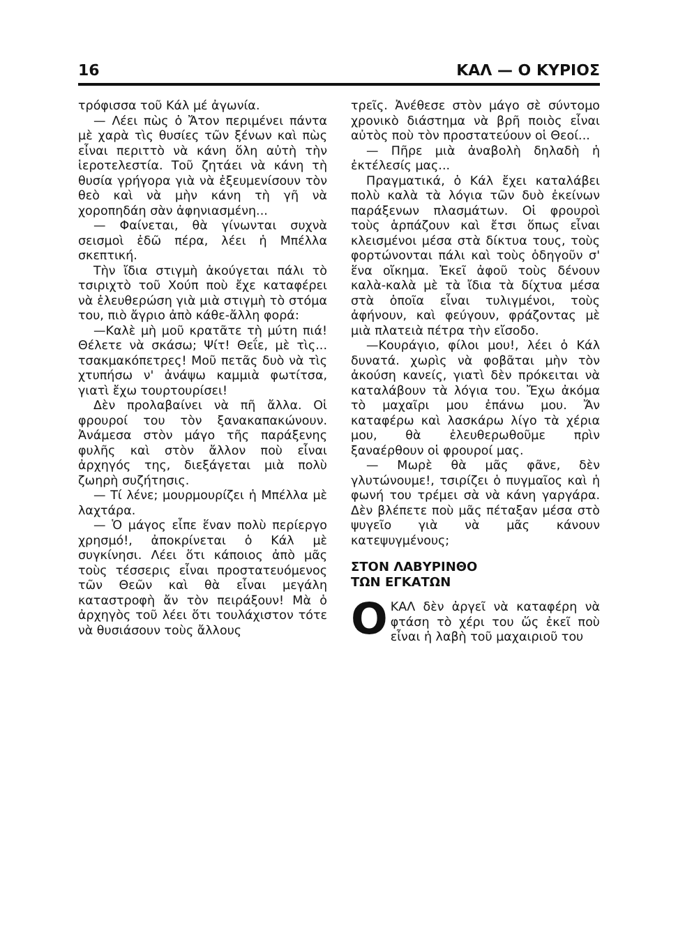16 ΚΑΛ — Ο ΚΥΡΙΟΣ
τρόφισσα τοῦ Κάλ μέ ἀγωνία.
— Λέει πὼς ὁ Ἄτον περιμένει πάντα μὲ χαρὰ τὶς θυσίες τῶν ξένων καὶ πὼς εἶναι περιττὸ νὰ κάνη ὅλη αὐτὴ τὴν ἱεροτελεστία. Τοῦ ζητάει νὰ κάνη τὴ θυσία γρήγορα γιὰ νὰ ἐξευμενίσουν τὸν θεὸ καὶ νὰ μὴν κάνη τὴ γῆ νὰ χοροπηδάη σὰν ἀφηνιασμένη...
— Φαίνεται, θὰ γίνωνται συχνὰ σεισμοὶ ἐδῶ πέρα, λέει ἡ Μπέλλα σκεπτική.
Τὴν ἴδια στιγμὴ ἀκούγεται πάλι τὸ τσιριχτὸ τοῦ Χούπ ποὺ ἔχε καταφέρει νὰ ἐλευθερώση γιὰ μιὰ στιγμὴ τὸ στόμα του, πιὸ ἄγριο ἀπὸ κάθε-ἄλλη φορά:
—Καλὲ μὴ μοῦ κρατᾶτε τὴ μύτη πιά! Θέλετε νὰ σκάσω; Ψίτ! Θεΐε, μὲ τὶς... τσακμακόπετρες! Μοῦ πετᾶς δυὸ νὰ τὶς χτυπήσω ν' ἀνάψω καμμιὰ φωτίτσα, γιατὶ ἔχω τουρτουρίσει!
Δὲν προλαβαίνει νὰ πῆ ἄλλα. Οἱ φρουροί του τὸν ξανακαπακώνουν. Ἀνάμεσα στὸν μάγο τῆς παράξενης φυλῆς καὶ στὸν ἄλλον ποὺ εἶναι ἀρχηγός της, διεξάγεται μιὰ πολὺ ζωηρὴ συζήτησις.
— Τί λένε; μουρμουρίζει ἡ Μπέλλα μὲ λαχτάρα.
— Ὁ μάγος εἶπε ἕναν πολὺ περίεργο χρησμό!, ἀποκρίνεται ὁ Κάλ μὲ συγκίνησι. Λέει ὅτι κάποιος ἀπὸ μᾶς τοὺς τέσσερις εἶναι προστατευόμενος τῶν Θεῶν καὶ θὰ εἶναι μεγάλη καταστροφὴ ἄν τὸν πειράξουν! Μὰ ὁ ἀρχηγὸς τοῦ λέει ὅτι τουλάχιστον τότε νὰ θυσιάσουν τοὺς ἄλλους
τρεῖς. Ἀνέθεσε στὸν μάγο σὲ σύντομο χρονικὸ διάστημα νὰ βρῆ ποιὸς εἶναι αὐτὸς ποὺ τὸν προστατεύουν οἱ Θεοί...
— Πῆρε μιὰ ἀναβολὴ δηλαδὴ ἡ ἐκτέλεσίς μας...
Πραγματικά, ὁ Κάλ ἔχει καταλάβει πολὺ καλὰ τὰ λόγια τῶν δυὸ ἐκείνων παράξενων πλασμάτων. Οἱ φρουροὶ τοὺς ἁρπάζουν καὶ ἔτσι ὅπως εἶναι κλεισμένοι μέσα στὰ δίκτυα τους, τοὺς φορτώνονται πάλι καὶ τοὺς ὁδηγοῦν σ' ἕνα οἴκημα. Ἐκεῖ ἀφοῦ τοὺς δένουν καλὰ-καλὰ μὲ τὰ ἴδια τὰ δίχτυα μέσα στὰ ὁποῖα εἶναι τυλιγμένοι, τοὺς ἀφήνουν, καὶ φεύγουν, φράζοντας μὲ μιὰ πλατειὰ πέτρα τὴν εἴσοδο.
—Κουράγιο, φίλοι μου!, λέει ὁ Κάλ δυνατά. χωρὶς νὰ φοβᾶται μὴν τὸν ἀκούση κανείς, γιατὶ δὲν πρόκειται νὰ καταλάβουν τὰ λόγια του. Ἔχω ἀκόμα τὸ μαχαῖρι μου ἐπάνω μου. Ἄν καταφέρω καὶ λασκάρω λίγο τὰ χέρια μου, θὰ ἐλευθερωθοῦμε πρὶν ξαναέρθουν οἱ φρουροί μας.
— Μωρὲ θὰ μᾶς φᾶνε, δὲν γλυτώνουμε!, τσιρίζει ὁ πυγμαῖος καὶ ἡ φωνή του τρέμει σὰ νὰ κάνη γαργάρα. Δὲν βλέπετε ποὺ μᾶς πέταξαν μέσα στὸ ψυγεῖο γιὰ νὰ μᾶς κάνουν κατεψυγμένους;
ΣΤΟΝ ΛΑΒΥΡΙΝΘΟ
ΤΩΝ ΕΓΚΑΤΩΝ
ΟΚΑΛ δὲν ἀργεῖ νὰ καταφέρη νὰ φτάση τὸ χέρι του ὥς ἐκεῖ ποὺ εἶναι ἡ λαβὴ τοῦ μαχαιριοῦ του